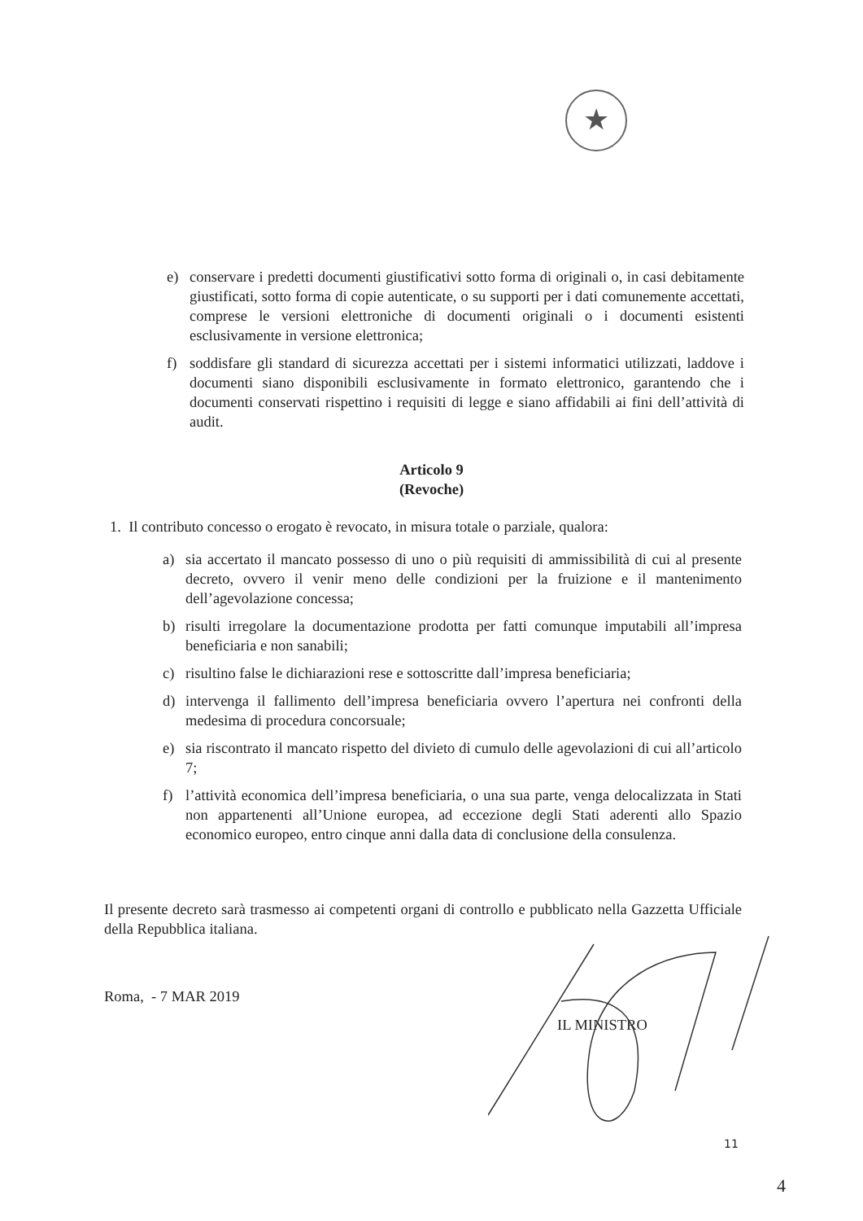★
e) conservare i predetti documenti giustificativi sotto forma di originali o, in casi debitamente giustificati, sotto forma di copie autenticate, o su supporti per i dati comunemente accettati, comprese le versioni elettroniche di documenti originali o i documenti esistenti esclusivamente in versione elettronica;
f) soddisfare gli standard di sicurezza accettati per i sistemi informatici utilizzati, laddove i documenti siano disponibili esclusivamente in formato elettronico, garantendo che i documenti conservati rispettino i requisiti di legge e siano affidabili ai fini dell’attività di audit.
Articolo 9
(Revoche)
1. Il contributo concesso o erogato è revocato, in misura totale o parziale, qualora:
a) sia accertato il mancato possesso di uno o più requisiti di ammissibilità di cui al presente decreto, ovvero il venir meno delle condizioni per la fruizione e il mantenimento dell’agevolazione concessa;
b) risulti irregolare la documentazione prodotta per fatti comunque imputabili all’impresa beneficiaria e non sanabili;
c) risultino false le dichiarazioni rese e sottoscritte dall’impresa beneficiaria;
d) intervenga il fallimento dell’impresa beneficiaria ovvero l’apertura nei confronti della medesima di procedura concorsuale;
e) sia riscontrato il mancato rispetto del divieto di cumulo delle agevolazioni di cui all’articolo 7;
f) l’attività economica dell’impresa beneficiaria, o una sua parte, venga delocalizzata in Stati non appartenenti all’Unione europea, ad eccezione degli Stati aderenti allo Spazio economico europeo, entro cinque anni dalla data di conclusione della consulenza.
Il presente decreto sarà trasmesso ai competenti organi di controllo e pubblicato nella Gazzetta Ufficiale della Repubblica italiana.
Roma, - 7 MAR 2019
IL MINISTRO
11
4